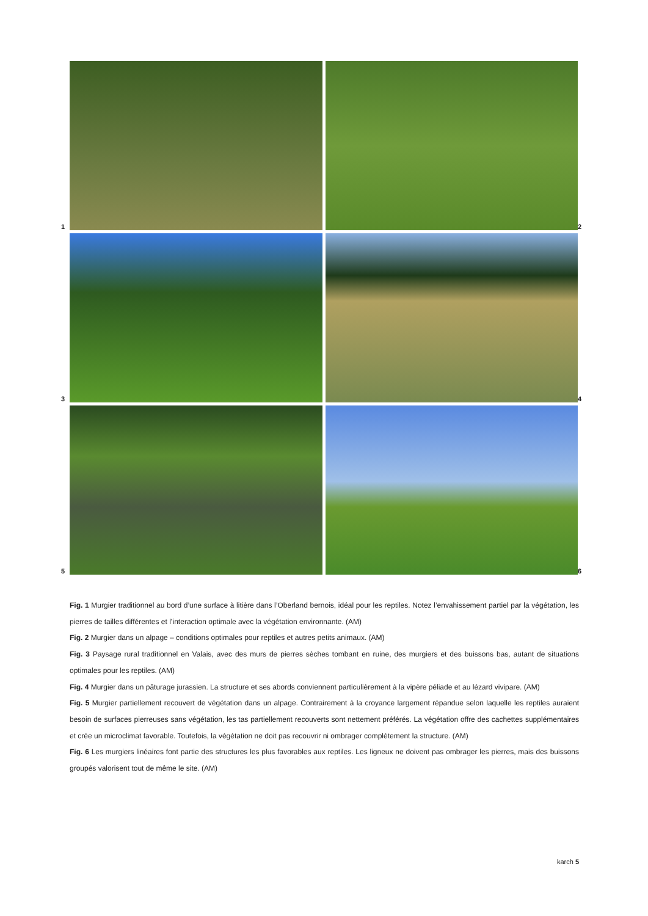1
2
3
4
5
6
Fig. 1 Murgier traditionnel au bord d’une surface à litière dans l’Oberland bernois, idéal pour les reptiles. Notez l’envahissement partiel par la végétation, les pierres de tailles différentes et l’interaction optimale avec la végétation environnante. (AM)
Fig. 2 Murgier dans un alpage – conditions optimales pour reptiles et autres petits animaux. (AM)
Fig. 3 Paysage rural traditionnel en Valais, avec des murs de pierres sèches tombant en ruine, des murgiers et des buissons bas, autant de situations optimales pour les reptiles. (AM)
Fig. 4 Murgier dans un pâturage jurassien. La structure et ses abords conviennent particulièrement à la vipère péliade et au lézard vivipare. (AM)
Fig. 5 Murgier partiellement recouvert de végétation dans un alpage. Contrairement à la croyance largement répandue selon laquelle les reptiles auraient besoin de surfaces pierreuses sans végétation, les tas partiellement recouverts sont nettement préférés. La végétation offre des cachettes supplémentaires et crée un microclimat favorable. Toutefois, la végétation ne doit pas recouvrir ni ombrager complètement la structure. (AM)
Fig. 6 Les murgiers linéaires font partie des structures les plus favorables aux reptiles. Les ligneux ne doivent pas ombrager les pierres, mais des buissons groupés valorisent tout de même le site. (AM)
karch 5